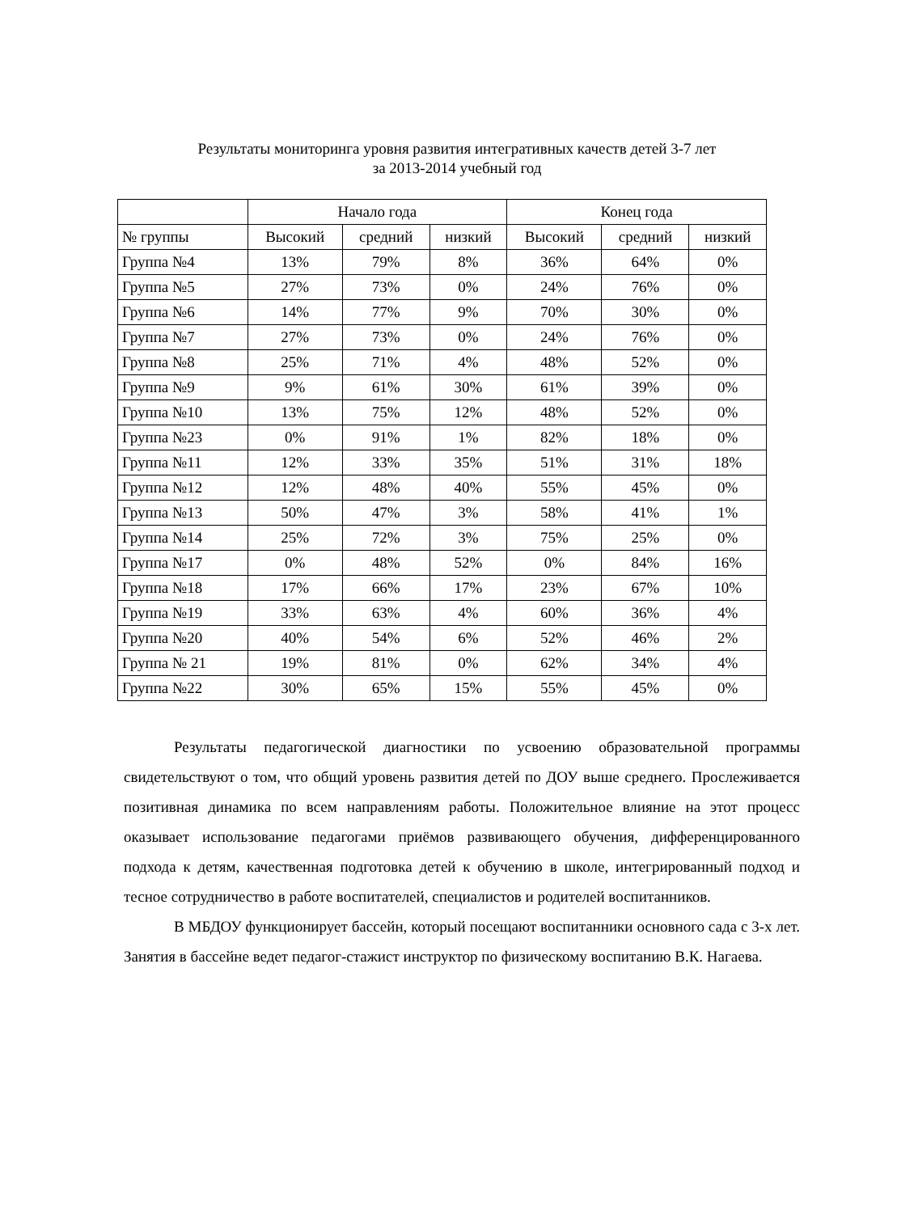Результаты мониторинга уровня развития интегративных качеств детей 3-7 лет
за 2013-2014 учебный год
| | Начало года | | | Конец года | | |
| --- | --- | --- | --- | --- | --- | --- |
| № группы | Высокий | средний | низкий | Высокий | средний | низкий |
| Группа №4 | 13% | 79% | 8% | 36% | 64% | 0% |
| Группа №5 | 27% | 73% | 0% | 24% | 76% | 0% |
| Группа №6 | 14% | 77% | 9% | 70% | 30% | 0% |
| Группа №7 | 27% | 73% | 0% | 24% | 76% | 0% |
| Группа №8 | 25% | 71% | 4% | 48% | 52% | 0% |
| Группа №9 | 9% | 61% | 30% | 61% | 39% | 0% |
| Группа №10 | 13% | 75% | 12% | 48% | 52% | 0% |
| Группа №23 | 0% | 91% | 1% | 82% | 18% | 0% |
| Группа №11 | 12% | 33% | 35% | 51% | 31% | 18% |
| Группа №12 | 12% | 48% | 40% | 55% | 45% | 0% |
| Группа №13 | 50% | 47% | 3% | 58% | 41% | 1% |
| Группа №14 | 25% | 72% | 3% | 75% | 25% | 0% |
| Группа №17 | 0% | 48% | 52% | 0% | 84% | 16% |
| Группа №18 | 17% | 66% | 17% | 23% | 67% | 10% |
| Группа №19 | 33% | 63% | 4% | 60% | 36% | 4% |
| Группа №20 | 40% | 54% | 6% | 52% | 46% | 2% |
| Группа № 21 | 19% | 81% | 0% | 62% | 34% | 4% |
| Группа №22 | 30% | 65% | 15% | 55% | 45% | 0% |
Результаты педагогической диагностики по усвоению образовательной программы свидетельствуют о том, что общий уровень развития детей по ДОУ выше среднего. Прослеживается позитивная динамика по всем направлениям работы. Положительное влияние на этот процесс оказывает использование педагогами приёмов развивающего обучения, дифференцированного подхода к детям, качественная подготовка детей к обучению в школе, интегрированный подход и тесное сотрудничество в работе воспитателей, специалистов и родителей воспитанников.
В МБДОУ функционирует бассейн, который посещают воспитанники основного сада с 3-х лет. Занятия в бассейне ведет педагог-стажист инструктор по физическому воспитанию В.К. Нагаева.